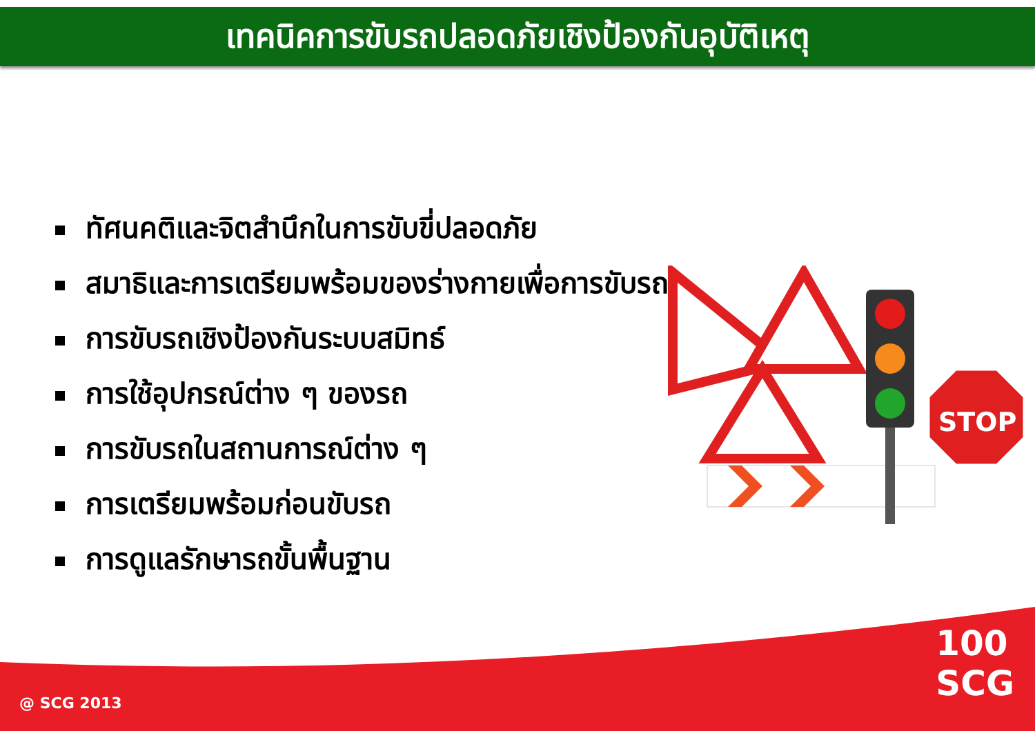เทคนิคการขับรถปลอดภัยเชิงป้องกันอุบัติเหตุ
ทัศนคติและจิตสำนึกในการขับขี่ปลอดภัย
สมาธิและการเตรียมพร้อมของร่างกายเพื่อการขับรถ
การขับรถเชิงป้องกันระบบสมิทธ์
การใช้อุปกรณ์ต่าง ๆ ของรถ
การขับรถในสถานการณ์ต่าง ๆ
การเตรียมพร้อมก่อนขับรถ
การดูแลรักษารถขั้นพื้นฐาน
STOP
@ SCG 2013
100
SCG